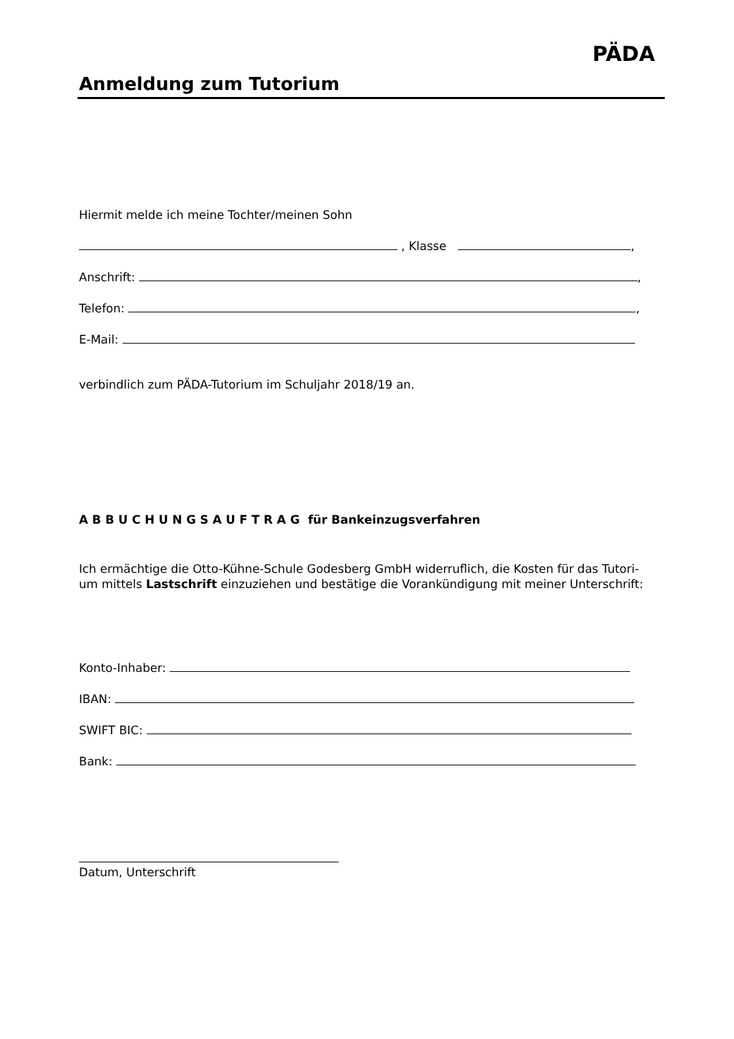Anmeldung zum Tutorium
PÄDA
Hiermit melde ich meine Tochter/meinen Sohn
, Klasse ,
Anschrift: ,
Telefon: ,
E-Mail:
verbindlich zum PÄDA-Tutorium im Schuljahr 2018/19 an.
A B B U C H U N G S A U F T R A G für Bankeinzugsverfahren
Ich ermächtige die Otto-Kühne-Schule Godesberg GmbH widerruflich, die Kosten für das Tutori-um mittels Lastschrift einzuziehen und bestätige die Vorankündigung mit meiner Unterschrift:
Konto-Inhaber:
IBAN:
SWIFT BIC:
Bank:
Datum, Unterschrift